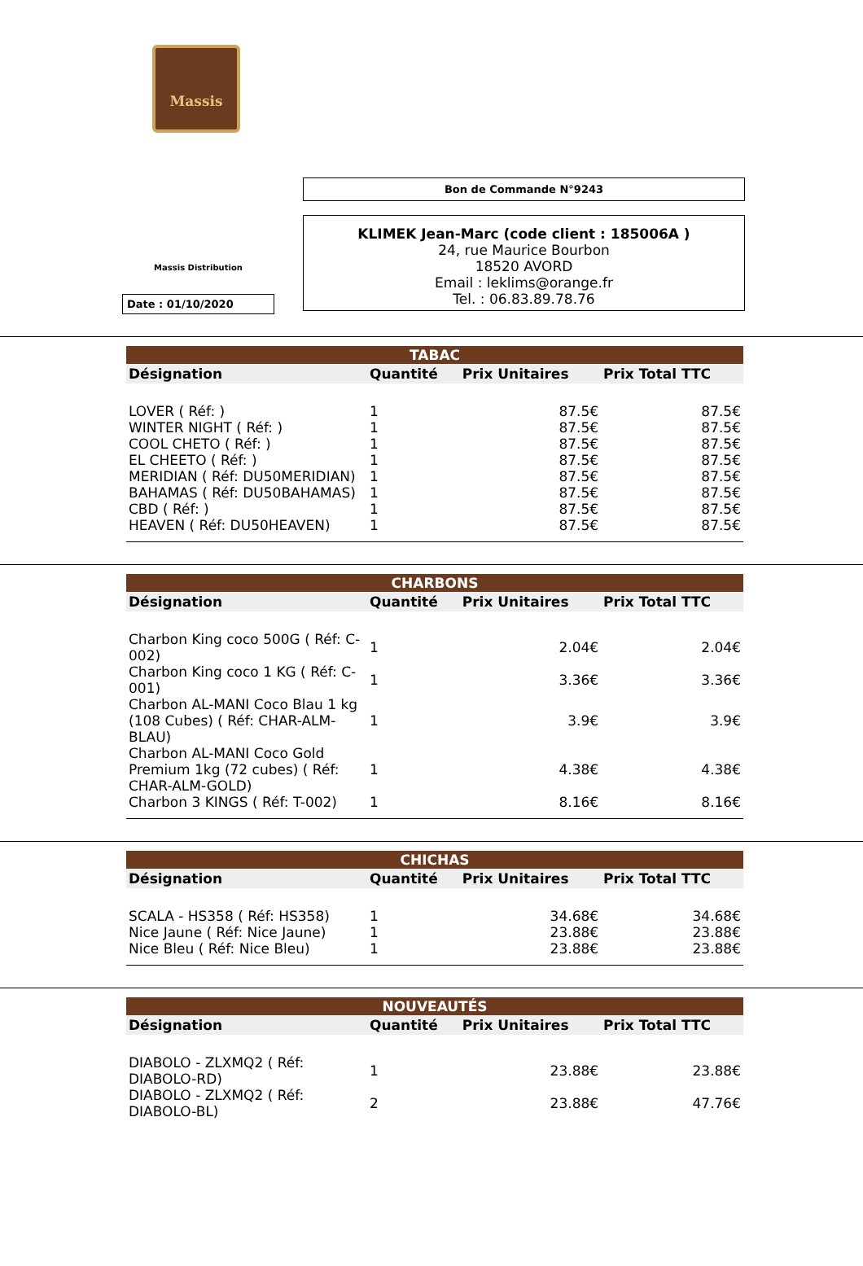Massis
Massis Distribution
Date : 01/10/2020
Bon de Commande N°9243
KLIMEK Jean-Marc (code client : 185006A )
24, rue Maurice Bourbon
18520 AVORD
Email : leklims@orange.fr
Tel. : 06.83.89.78.76
| TABAC | | | |
| --- | --- | --- | --- |
| Désignation | Quantité | Prix Unitaires | Prix Total TTC |
| LOVER ( Réf: ) | 1 | 87.5€ | 87.5€ |
| WINTER NIGHT ( Réf: ) | 1 | 87.5€ | 87.5€ |
| COOL CHETO ( Réf: ) | 1 | 87.5€ | 87.5€ |
| EL CHEETO ( Réf: ) | 1 | 87.5€ | 87.5€ |
| MERIDIAN ( Réf: DU50MERIDIAN) | 1 | 87.5€ | 87.5€ |
| BAHAMAS ( Réf: DU50BAHAMAS) | 1 | 87.5€ | 87.5€ |
| CBD ( Réf: ) | 1 | 87.5€ | 87.5€ |
| HEAVEN ( Réf: DU50HEAVEN) | 1 | 87.5€ | 87.5€ |
| CHARBONS | | | |
| --- | --- | --- | --- |
| Désignation | Quantité | Prix Unitaires | Prix Total TTC |
| Charbon King coco 500G ( Réf: C-002) | 1 | 2.04€ | 2.04€ |
| Charbon King coco 1 KG ( Réf: C-001) | 1 | 3.36€ | 3.36€ |
| Charbon AL-MANI Coco Blau 1 kg (108 Cubes) ( Réf: CHAR-ALM-BLAU) | 1 | 3.9€ | 3.9€ |
| Charbon AL-MANI Coco Gold Premium 1kg (72 cubes) ( Réf: CHAR-ALM-GOLD) | 1 | 4.38€ | 4.38€ |
| Charbon 3 KINGS ( Réf: T-002) | 1 | 8.16€ | 8.16€ |
| CHICHAS | | | |
| --- | --- | --- | --- |
| Désignation | Quantité | Prix Unitaires | Prix Total TTC |
| SCALA - HS358 ( Réf: HS358) | 1 | 34.68€ | 34.68€ |
| Nice Jaune ( Réf: Nice Jaune) | 1 | 23.88€ | 23.88€ |
| Nice Bleu ( Réf: Nice Bleu) | 1 | 23.88€ | 23.88€ |
| NOUVEAUTÉS | | | |
| --- | --- | --- | --- |
| Désignation | Quantité | Prix Unitaires | Prix Total TTC |
| DIABOLO - ZLXMQ2 ( Réf: DIABOLO-RD) | 1 | 23.88€ | 23.88€ |
| DIABOLO - ZLXMQ2 ( Réf: DIABOLO-BL) | 2 | 23.88€ | 47.76€ |